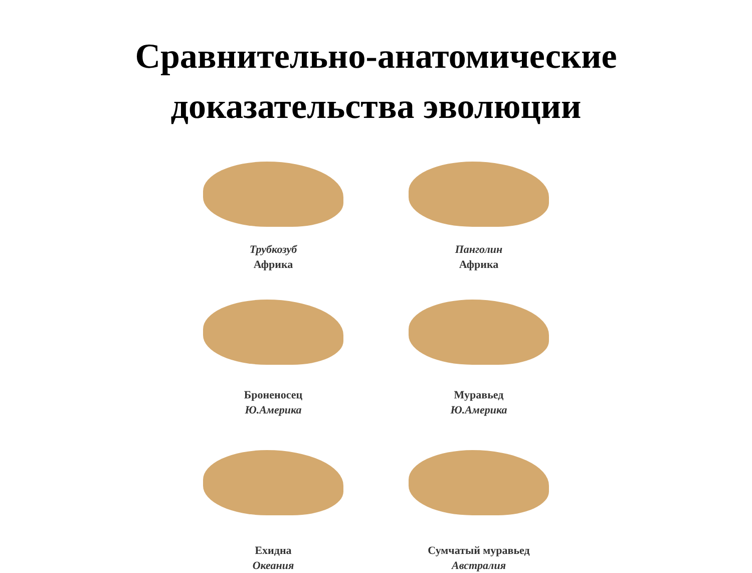Сравнительно-анатомические
доказательства эволюции
Трубкозуб
Африка
Панголин
Африка
Броненосец
Ю.Америка
Муравьед
Ю.Америка
Ехидна
Океания
Сумчатый муравьед
Австралия